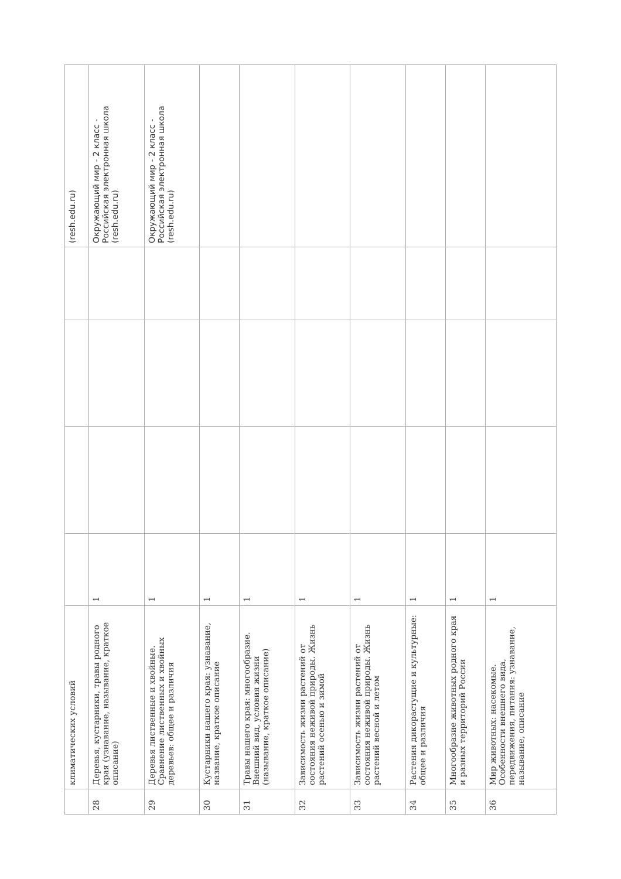| | климатических условий | | | | | (resh.edu.ru) |
| 28 | Деревья, кустарники, травы родного края (узнавание, называние, краткое описание) | 1 | | | | Окружающий мир - 2 класс - Российская электронная школа (resh.edu.ru) |
| 29 | Деревья лиственные и хвойные. Сравнение лиственных и хвойных деревьев: общее и различия | 1 | | | | Окружающий мир - 2 класс - Российская электронная школа (resh.edu.ru) |
| 30 | Кустарники нашего края: узнавание, название, краткое описание | 1 | | | | |
| 31 | Травы нашего края: многообразие. Внешний вид, условия жизни (называние, краткое описание) | 1 | | | | |
| 32 | Зависимость жизни растений от состояния неживой природы. Жизнь растений осенью и зимой | 1 | | | | |
| 33 | Зависимость жизни растений от состояния неживой природы. Жизнь растений весной и летом | 1 | | | | |
| 34 | Растения дикорастущие и культурные: общее и различия | 1 | | | | |
| 35 | Многообразие животных родного края и разных территорий России | 1 | | | | |
| 36 | Мир животных: насекомые. Особенности внешнего вида, передвижения, питания: узнавание, называние, описание | 1 | | | | |